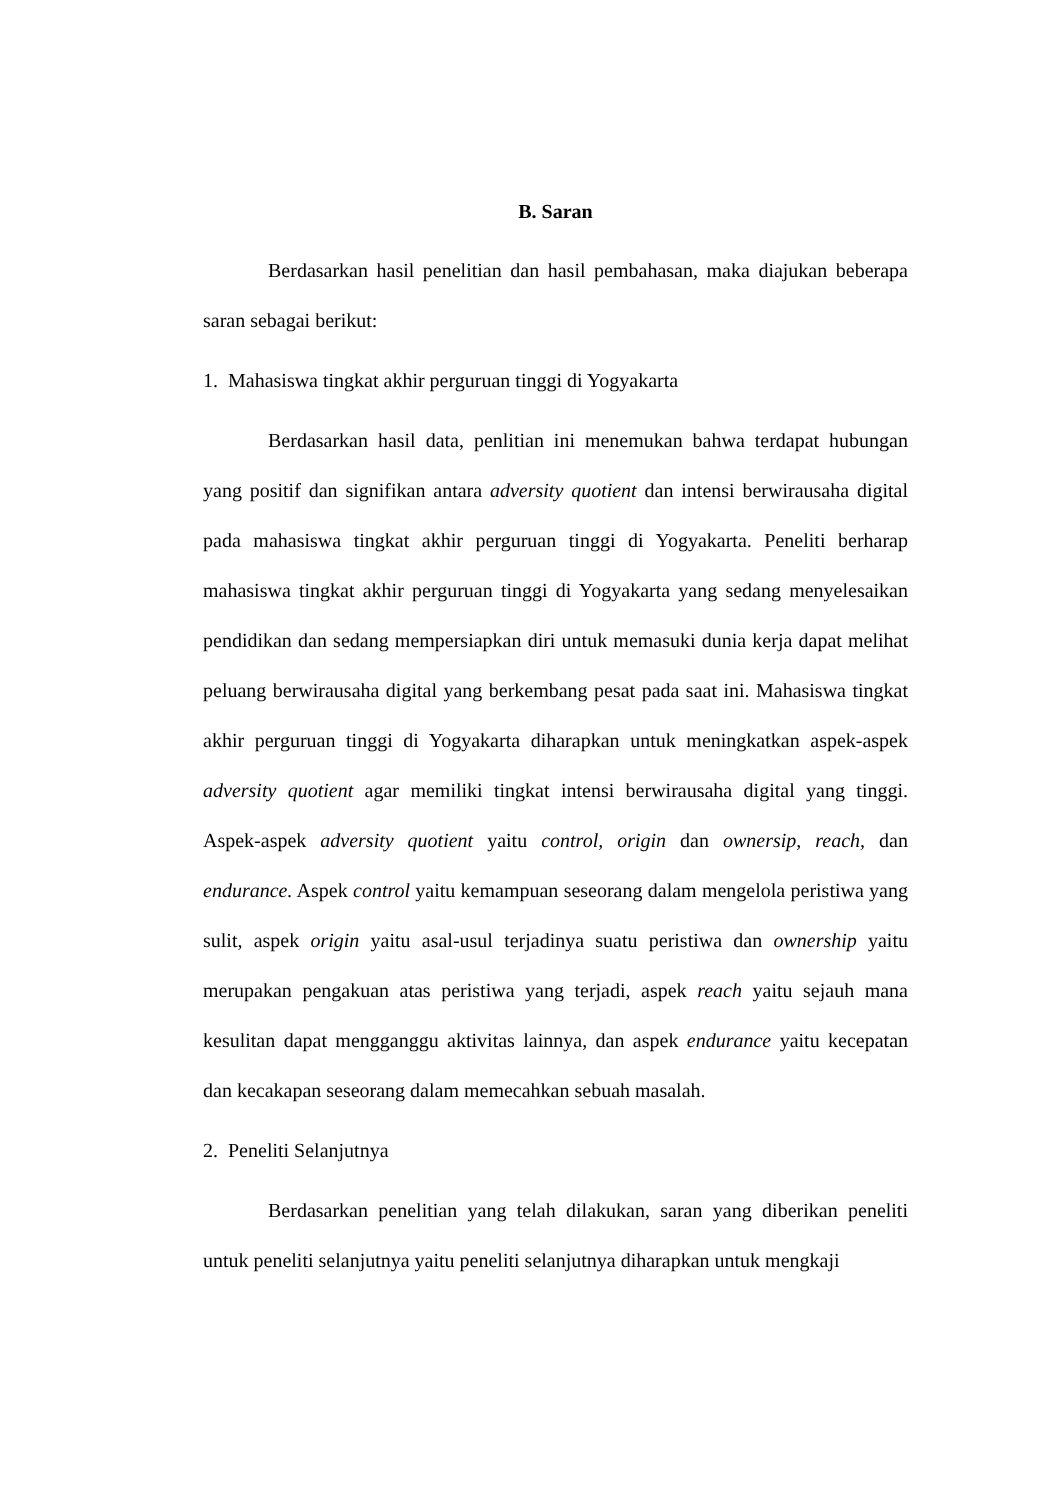B. Saran
Berdasarkan hasil penelitian dan hasil pembahasan, maka diajukan beberapa saran sebagai berikut:
1. Mahasiswa tingkat akhir perguruan tinggi di Yogyakarta
Berdasarkan hasil data, penlitian ini menemukan bahwa terdapat hubungan yang positif dan signifikan antara adversity quotient dan intensi berwirausaha digital pada mahasiswa tingkat akhir perguruan tinggi di Yogyakarta. Peneliti berharap mahasiswa tingkat akhir perguruan tinggi di Yogyakarta yang sedang menyelesaikan pendidikan dan sedang mempersiapkan diri untuk memasuki dunia kerja dapat melihat peluang berwirausaha digital yang berkembang pesat pada saat ini. Mahasiswa tingkat akhir perguruan tinggi di Yogyakarta diharapkan untuk meningkatkan aspek-aspek adversity quotient agar memiliki tingkat intensi berwirausaha digital yang tinggi. Aspek-aspek adversity quotient yaitu control, origin dan ownersip, reach, dan endurance. Aspek control yaitu kemampuan seseorang dalam mengelola peristiwa yang sulit, aspek origin yaitu asal-usul terjadinya suatu peristiwa dan ownership yaitu merupakan pengakuan atas peristiwa yang terjadi, aspek reach yaitu sejauh mana kesulitan dapat mengganggu aktivitas lainnya, dan aspek endurance yaitu kecepatan dan kecakapan seseorang dalam memecahkan sebuah masalah.
2. Peneliti Selanjutnya
Berdasarkan penelitian yang telah dilakukan, saran yang diberikan peneliti untuk peneliti selanjutnya yaitu peneliti selanjutnya diharapkan untuk mengkaji